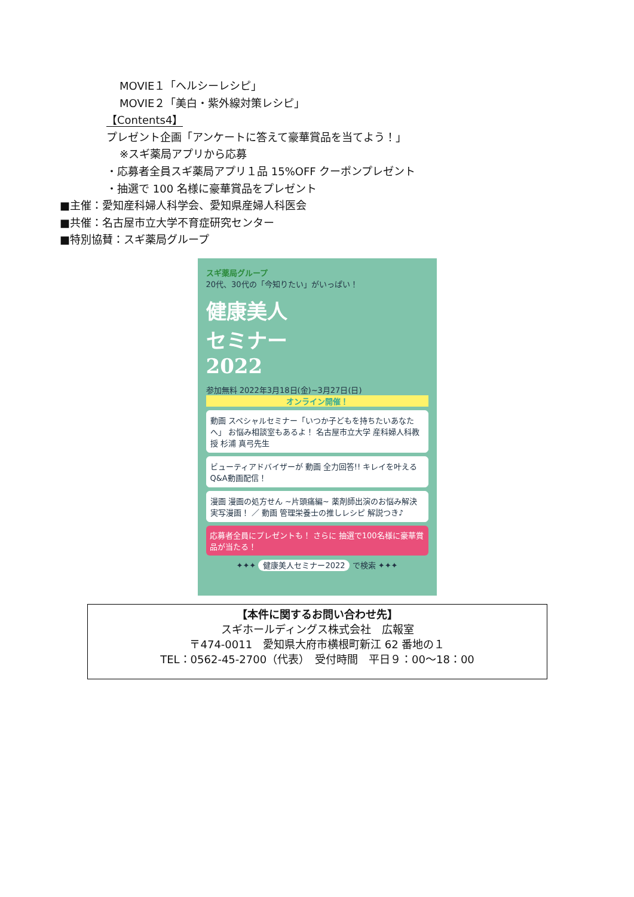MOVIE１「ヘルシーレシピ」
MOVIE２「美白・紫外線対策レシピ」
【Contents4】
プレゼント企画「アンケートに答えて豪華賞品を当てよう！」
※スギ薬局アプリから応募
・応募者全員スギ薬局アプリ１品 15%OFF クーポンプレゼント
・抽選で 100 名様に豪華賞品をプレゼント
■主催：愛知産科婦人科学会、愛知県産婦人科医会
■共催：名古屋市立大学不育症研究センター
■特別協賛：スギ薬局グループ
スギ薬局グループ
20代、30代の「今知りたい」がいっぱい！
健康美人
セミナー
2022
参加無料 2022年3月18日(金)~3月27日(日)
オンライン開催！
動画 スペシャルセミナー「いつか子どもを持ちたいあなたへ」 お悩み相談室もあるよ！ 名古屋市立大学 産科婦人科教授 杉浦 真弓先生
ビューティアドバイザーが 動画 全力回答!! キレイを叶えるQ&A動画配信！
漫画 漫画の処方せん ~片頭痛編~ 薬剤師出演のお悩み解決実写漫画！ ／ 動画 管理栄養士の推しレシピ 解説つき♪
応募者全員にプレゼントも！ さらに 抽選で100名様に豪華賞品が当たる！
✦✦✦ 健康美人セミナー2022 で検索 ✦✦✦
【本件に関するお問い合わせ先】
スギホールディングス株式会社　広報室
〒474-0011　愛知県大府市横根町新江 62 番地の１
TEL：0562-45-2700（代表）　受付時間　平日９：00～18：00